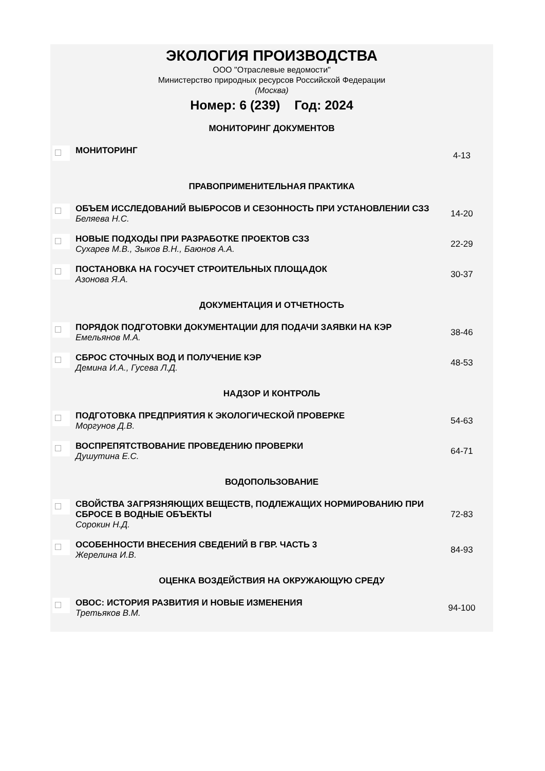ЭКОЛОГИЯ ПРОИЗВОДСТВА
ООО "Отраслевые ведомости"
Министерство природных ресурсов Российской Федерации
(Москва)
Номер: 6 (239) Год: 2024
| МОНИТОРИНГ ДОКУМЕНТОВ | | |
| | МОНИТОРИНГ | 4-13 |
| ПРАВОПРИМЕНИТЕЛЬНАЯ ПРАКТИКА | | |
| | ОБЪЕМ ИССЛЕДОВАНИЙ ВЫБРОСОВ И СЕЗОННОСТЬ ПРИ УСТАНОВЛЕНИИ СЗЗ Беляева Н.С. | 14-20 |
| | НОВЫЕ ПОДХОДЫ ПРИ РАЗРАБОТКЕ ПРОЕКТОВ СЗЗ Сухарев М.В., Зыков В.Н., Баюнов А.А. | 22-29 |
| | ПОСТАНОВКА НА ГОСУЧЕТ СТРОИТЕЛЬНЫХ ПЛОЩАДОК Азонова Я.А. | 30-37 |
| ДОКУМЕНТАЦИЯ И ОТЧЕТНОСТЬ | | |
| | ПОРЯДОК ПОДГОТОВКИ ДОКУМЕНТАЦИИ ДЛЯ ПОДАЧИ ЗАЯВКИ НА КЭР Емельянов М.А. | 38-46 |
| | СБРОС СТОЧНЫХ ВОД И ПОЛУЧЕНИЕ КЭР Демина И.А., Гусева Л.Д. | 48-53 |
| НАДЗОР И КОНТРОЛЬ | | |
| | ПОДГОТОВКА ПРЕДПРИЯТИЯ К ЭКОЛОГИЧЕСКОЙ ПРОВЕРКЕ Моргунов Д.В. | 54-63 |
| | ВОСПРЕПЯТСТВОВАНИЕ ПРОВЕДЕНИЮ ПРОВЕРКИ Душутина Е.С. | 64-71 |
| ВОДОПОЛЬЗОВАНИЕ | | |
| | СВОЙСТВА ЗАГРЯЗНЯЮЩИХ ВЕЩЕСТВ, ПОДЛЕЖАЩИХ НОРМИРОВАНИЮ ПРИ СБРОСЕ В ВОДНЫЕ ОБЪЕКТЫ Сорокин Н.Д. | 72-83 |
| | ОСОБЕННОСТИ ВНЕСЕНИЯ СВЕДЕНИЙ В ГВР. ЧАСТЬ 3 Жерелина И.В. | 84-93 |
| ОЦЕНКА ВОЗДЕЙСТВИЯ НА ОКРУЖАЮЩУЮ СРЕДУ | | |
| | ОВОС: ИСТОРИЯ РАЗВИТИЯ И НОВЫЕ ИЗМЕНЕНИЯ Третьяков В.М. | 94-100 |